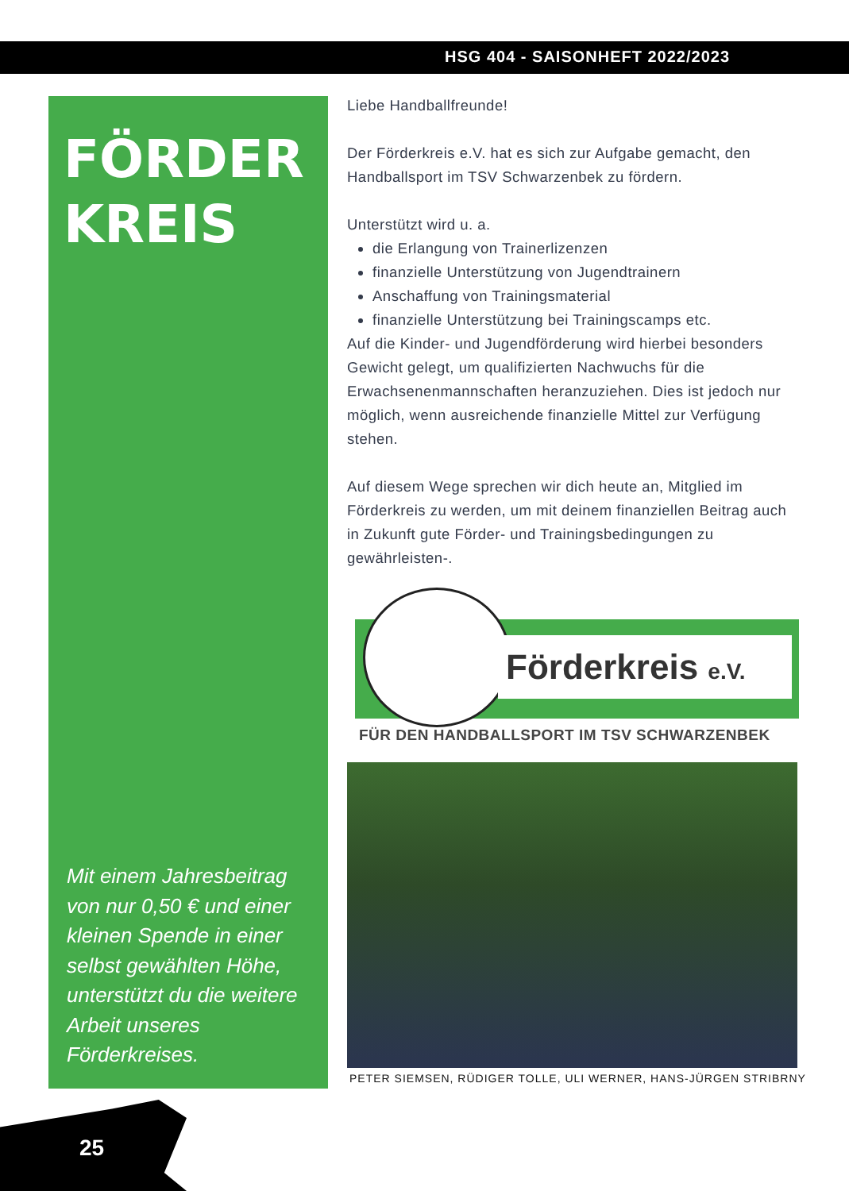HSG 404 - SAISONHEFT 2022/2023
FÖRDER
KREIS
Mit einem Jahresbeitrag von nur 0,50 € und einer kleinen Spende in einer selbst gewählten Höhe, unterstützt du die weitere Arbeit unseres Förderkreises.
Liebe Handballfreunde!
Der Förderkreis e.V. hat es sich zur Aufgabe gemacht, den Handballsport im TSV Schwarzenbek zu fördern.
Unterstützt wird u. a.
die Erlangung von Trainerlizenzen
finanzielle Unterstützung von Jugendtrainern
Anschaffung von Trainingsmaterial
finanzielle Unterstützung bei Trainingscamps etc.
Auf die Kinder- und Jugendförderung wird hierbei besonders Gewicht gelegt, um qualifizierten Nachwuchs für die Erwachsenenmannschaften heranzuziehen. Dies ist jedoch nur möglich, wenn ausreichende finanzielle Mittel zur Verfügung stehen.
Auf diesem Wege sprechen wir dich heute an, Mitglied im Förderkreis zu werden, um mit deinem finanziellen Beitrag auch in Zukunft gute Förder- und Trainingsbedingungen zu gewährleisten-.
Förderkreis e.V.
FÜR DEN HANDBALLSPORT IM TSV SCHWARZENBEK
PETER SIEMSEN, RÜDIGER TOLLE, ULI WERNER, HANS-JÜRGEN STRIBRNY
25